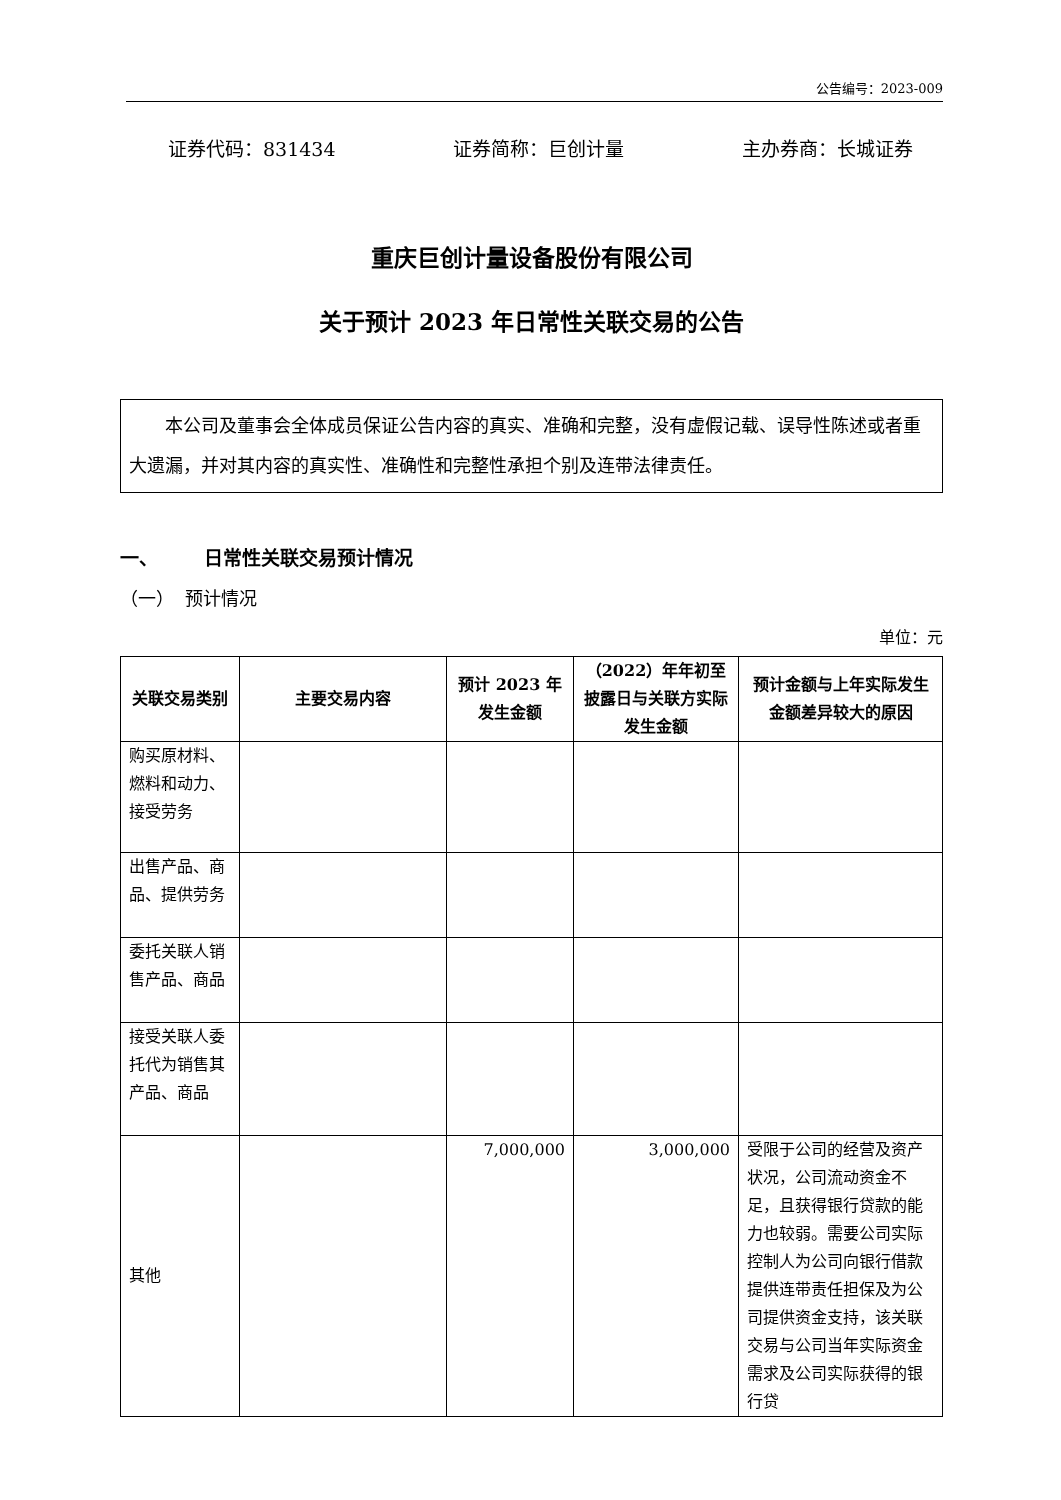公告编号：2023-009
证券代码：831434 证券简称：巨创计量 主办券商：长城证券
重庆巨创计量设备股份有限公司
关于预计 2023 年日常性关联交易的公告
本公司及董事会全体成员保证公告内容的真实、准确和完整，没有虚假记载、误导性陈述或者重大遗漏，并对其内容的真实性、准确性和完整性承担个别及连带法律责任。
一、 日常性关联交易预计情况
（一） 预计情况
单位：元
| 关联交易类别 | 主要交易内容 | 预计 2023 年发生金额 | （2022）年年初至披露日与关联方实际发生金额 | 预计金额与上年实际发生金额差异较大的原因 |
| --- | --- | --- | --- | --- |
| 购买原材料、燃料和动力、接受劳务 | | | | |
| 出售产品、商品、提供劳务 | | | | |
| 委托关联人销售产品、商品 | | | | |
| 接受关联人委托代为销售其产品、商品 | | | | |
| 其他 | | 7,000,000 | 3,000,000 | 受限于公司的经营及资产状况，公司流动资金不足，且获得银行贷款的能力也较弱。需要公司实际控制人为公司向银行借款提供连带责任担保及为公司提供资金支持，该关联交易与公司当年实际资金需求及公司实际获得的银行贷 |